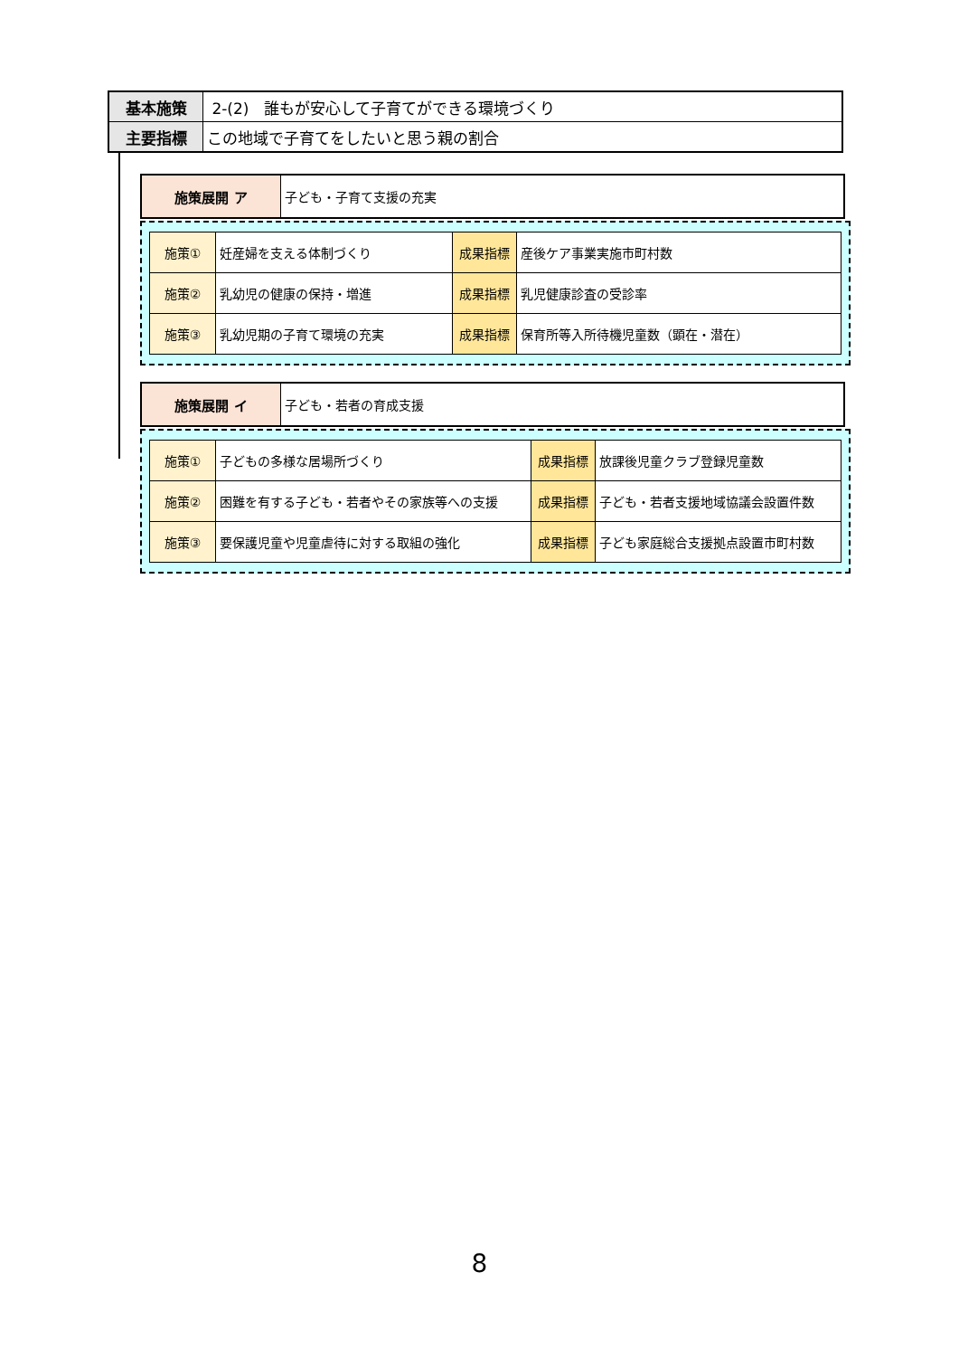| 基本施策 | 2-(2) 誰もが安心して子育てができる環境づくり |
| 主要指標 | この地域で子育てをしたいと思う親の割合 |
| 施策展開 ア | 子ども・子育て支援の充実 |
| 施策① | 妊産婦を支える体制づくり | 成果指標 | 産後ケア事業実施市町村数 |
| 施策② | 乳幼児の健康の保持・増進 | 成果指標 | 乳児健康診査の受診率 |
| 施策③ | 乳幼児期の子育て環境の充実 | 成果指標 | 保育所等入所待機児童数（顕在・潜在） |
| 施策展開 イ | 子ども・若者の育成支援 |
| 施策① | 子どもの多様な居場所づくり | 成果指標 | 放課後児童クラブ登録児童数 |
| 施策② | 困難を有する子ども・若者やその家族等への支援 | 成果指標 | 子ども・若者支援地域協議会設置件数 |
| 施策③ | 要保護児童や児童虐待に対する取組の強化 | 成果指標 | 子ども家庭総合支援拠点設置市町村数 |
8